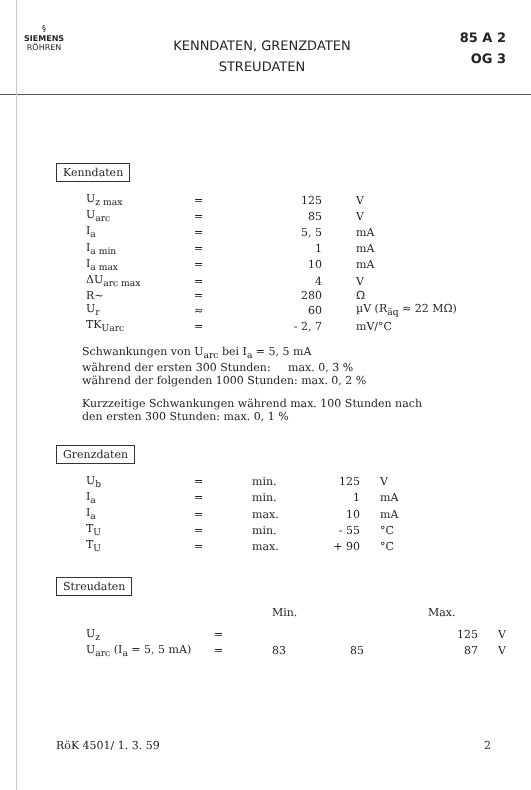§
SIEMENS
RÖHREN
KENNDATEN, GRENZDATEN
STREUDATEN
85 A 2
OG 3
Kenndaten
| U<sub>z max</sub> | = | 125 | V |
| U<sub>arc</sub> | = | 85 | V |
| I<sub>a</sub> | = | 5, 5 | mA |
| I<sub>a min</sub> | = | 1 | mA |
| I<sub>a max</sub> | = | 10 | mA |
| ΔU<sub>arc max</sub> | = | 4 | V |
| R~ | = | 280 | Ω |
| U<sub>r</sub> | ≈ | 60 | µV (R<sub>äq</sub> ≈ 22 MΩ) |
| TK<sub>Uarc</sub> | = | - 2, 7 | mV/°C |
Schwankungen von U<sub>arc</sub> bei I<sub>a</sub> = 5, 5 mA
während der ersten 300 Stunden: max. 0, 3 %
während der folgenden 1000 Stunden: max. 0, 2 %
Kurzzeitige Schwankungen während max. 100 Stunden nach
den ersten 300 Stunden: max. 0, 1 %
Grenzdaten
| U<sub>b</sub> | = | min. | 125 | V |
| I<sub>a</sub> | = | min. | 1 | mA |
| I<sub>a</sub> | = | max. | 10 | mA |
| T<sub>U</sub> | = | min. | - 55 | °C |
| T<sub>U</sub> | = | max. | + 90 | °C |
Streudaten
| | | Min. | | Max. | |
| U<sub>z</sub> | = | | | 125 | V |
| U<sub>arc</sub> (I<sub>a</sub> = 5, 5 mA) | = | 83 | 85 | 87 | V |
RöK 4501/ 1. 3. 59 2